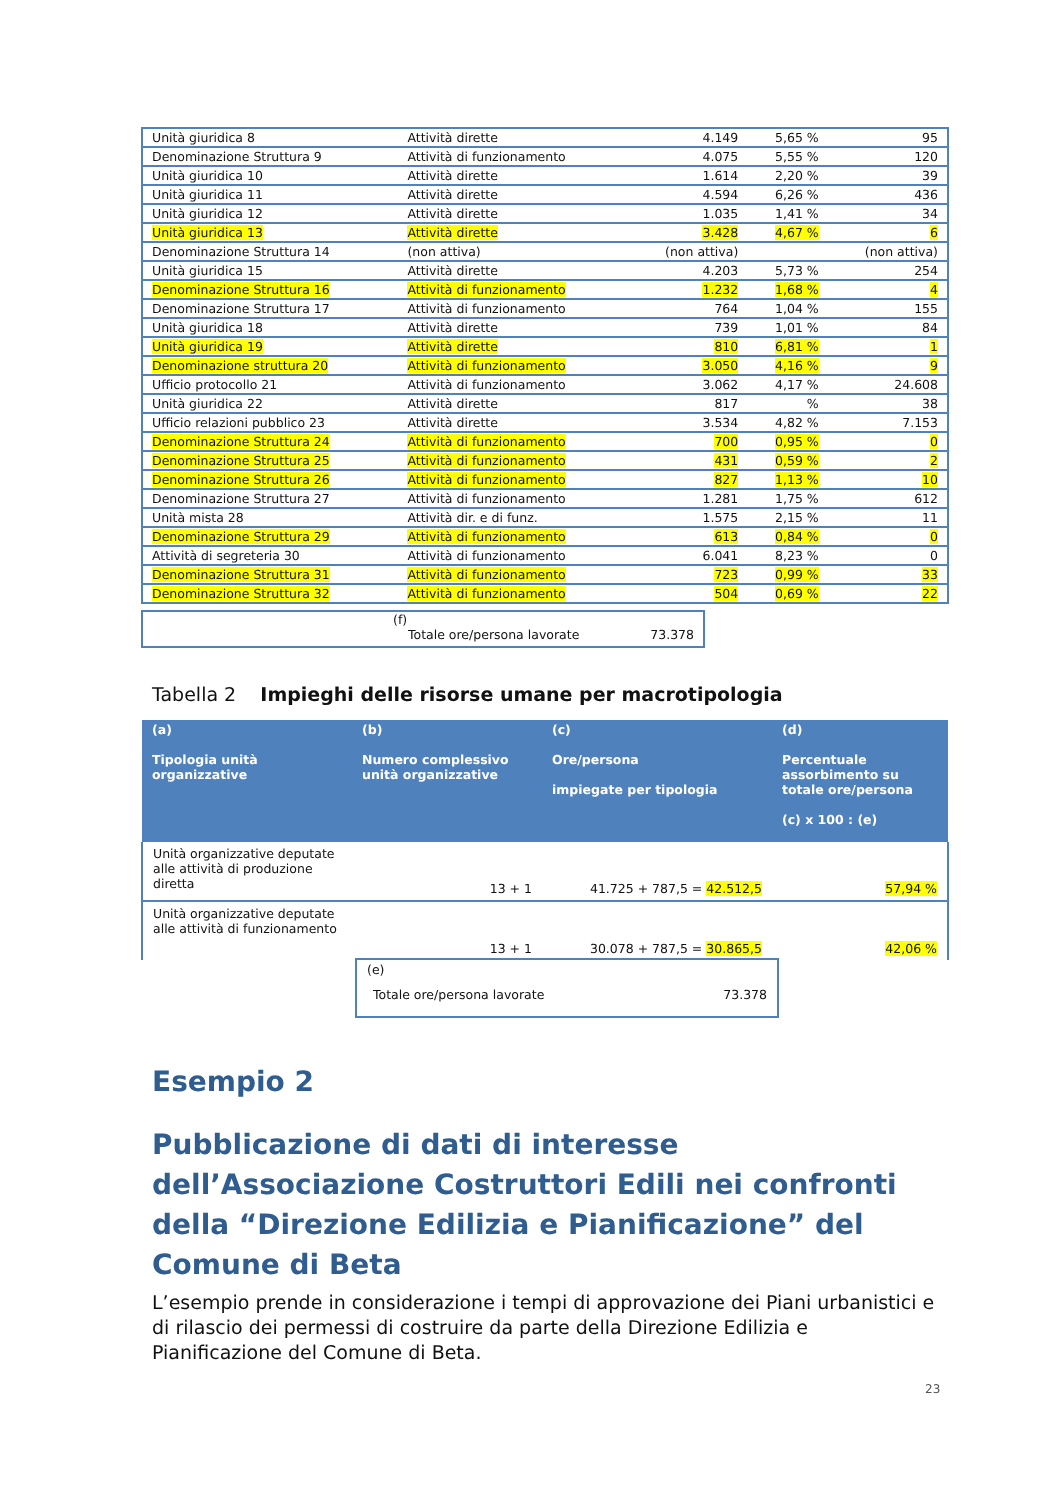| Unità giuridica 8 | Attività dirette | 4.149 | 5,65 % | 95 |
| Denominazione Struttura 9 | Attività di funzionamento | 4.075 | 5,55 % | 120 |
| Unità giuridica 10 | Attività dirette | 1.614 | 2,20 % | 39 |
| Unità giuridica 11 | Attività dirette | 4.594 | 6,26 % | 436 |
| Unità giuridica 12 | Attività dirette | 1.035 | 1,41 % | 34 |
| Unità giuridica 13 | Attività dirette | 3.428 | 4,67 % | 6 |
| Denominazione Struttura 14 | (non attiva) | (non attiva) | | (non attiva) |
| Unità giuridica 15 | Attività dirette | 4.203 | 5,73 % | 254 |
| Denominazione Struttura 16 | Attività di funzionamento | 1.232 | 1,68 % | 4 |
| Denominazione Struttura 17 | Attività di funzionamento | 764 | 1,04 % | 155 |
| Unità giuridica 18 | Attività dirette | 739 | 1,01 % | 84 |
| Unità giuridica 19 | Attività dirette | 810 | 6,81 % | 1 |
| Denominazione struttura 20 | Attività di funzionamento | 3.050 | 4,16 % | 9 |
| Ufficio protocollo 21 | Attività di funzionamento | 3.062 | 4,17 % | 24.608 |
| Unità giuridica 22 | Attività dirette | 817 | % | 38 |
| Ufficio relazioni pubblico 23 | Attività dirette | 3.534 | 4,82 % | 7.153 |
| Denominazione Struttura 24 | Attività di funzionamento | 700 | 0,95 % | 0 |
| Denominazione Struttura 25 | Attività di funzionamento | 431 | 0,59 % | 2 |
| Denominazione Struttura 26 | Attività di funzionamento | 827 | 1,13 % | 10 |
| Denominazione Struttura 27 | Attività di funzionamento | 1.281 | 1,75 % | 612 |
| Unità mista 28 | Attività dir. e di funz. | 1.575 | 2,15 % | 11 |
| Denominazione Struttura 29 | Attività di funzionamento | 613 | 0,84 % | 0 |
| Attività di segreteria 30 | Attività di funzionamento | 6.041 | 8,23 % | 0 |
| Denominazione Struttura 31 | Attività di funzionamento | 723 | 0,99 % | 33 |
| Denominazione Struttura 32 | Attività di funzionamento | 504 | 0,69 % | 22 |
(f)
Totale ore/persona lavorate 73.378
Tabella 2 Impieghi delle risorse umane per macrotipologia
| (a) Tipologia unità organizzative | (b) Numero complessivo unità organizzative | (c) Ore/persona impiegate per tipologia | (d) Percentuale assorbimento su totale ore/persona (c) x 100 : (e) |
| --- | --- | --- | --- |
| Unità organizzative deputate alle attività di produzione diretta | 13 + 1 | 41.725 + 787,5 = 42.512,5 | 57,94 % |
| Unità organizzative deputate alle attività di funzionamento | 13 + 1 | 30.078 + 787,5 = 30.865,5 | 42,06 % |
(e)
Totale ore/persona lavorate 73.378
Esempio 2
Pubblicazione di dati di interesse dell’Associazione Costruttori Edili nei confronti della “Direzione Edilizia e Pianificazione” del Comune di Beta
L’esempio prende in considerazione i tempi di approvazione dei Piani urbanistici e di rilascio dei permessi di costruire da parte della Direzione Edilizia e Pianificazione del Comune di Beta.
23